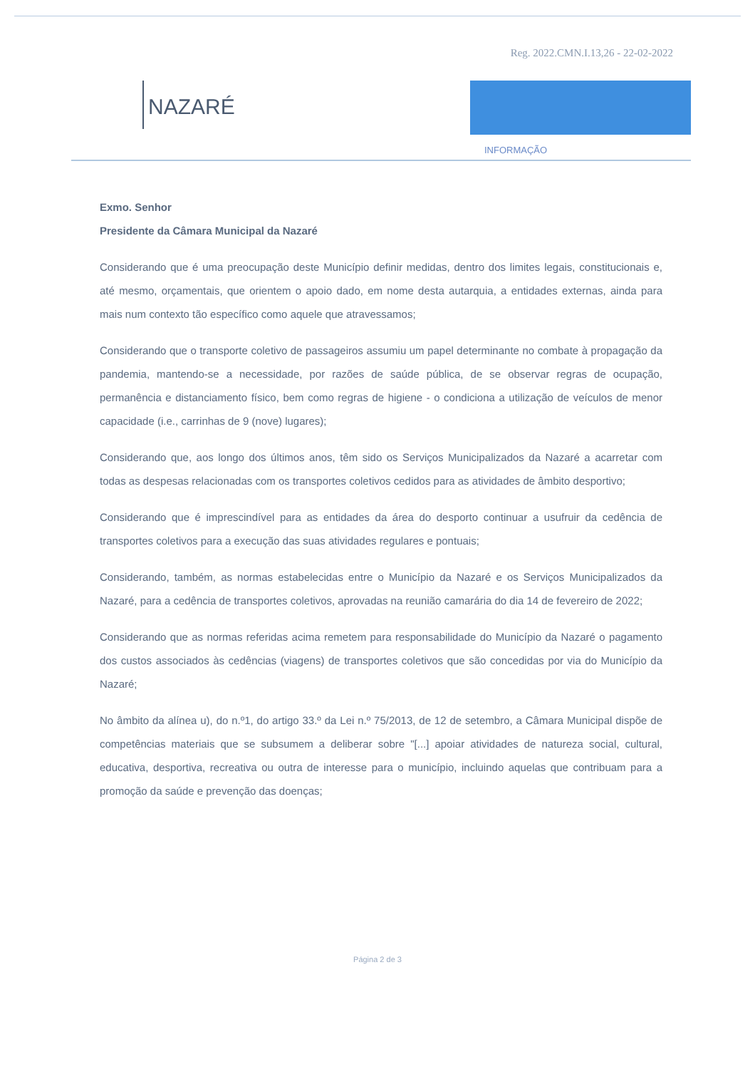Reg. 2022.CMN.I.13,26 - 22-02-2022
NAZARÉ
INFORMAÇÃO
Exmo. Senhor
Presidente da Câmara Municipal da Nazaré
Considerando que é uma preocupação deste Município definir medidas, dentro dos limites legais, constitucionais e, até mesmo, orçamentais, que orientem o apoio dado, em nome desta autarquia, a entidades externas, ainda para mais num contexto tão específico como aquele que atravessamos;
Considerando que o transporte coletivo de passageiros assumiu um papel determinante no combate à propagação da pandemia, mantendo-se a necessidade, por razões de saúde pública, de se observar regras de ocupação, permanência e distanciamento físico, bem como regras de higiene - o condiciona a utilização de veículos de menor capacidade (i.e., carrinhas de 9 (nove) lugares);
Considerando que, aos longo dos últimos anos, têm sido os Serviços Municipalizados da Nazaré a acarretar com todas as despesas relacionadas com os transportes coletivos cedidos para as atividades de âmbito desportivo;
Considerando que é imprescindível para as entidades da área do desporto continuar a usufruir da cedência de transportes coletivos para a execução das suas atividades regulares e pontuais;
Considerando, também, as normas estabelecidas entre o Município da Nazaré e os Serviços Municipalizados da Nazaré, para a cedência de transportes coletivos, aprovadas na reunião camarária do dia 14 de fevereiro de 2022;
Considerando que as normas referidas acima remetem para responsabilidade do Município da Nazaré o pagamento dos custos associados às cedências (viagens) de transportes coletivos que são concedidas por via do Município da Nazaré;
No âmbito da alínea u), do n.º1, do artigo 33.º da Lei n.º 75/2013, de 12 de setembro, a Câmara Municipal dispõe de competências materiais que se subsumem a deliberar sobre "[...] apoiar atividades de natureza social, cultural, educativa, desportiva, recreativa ou outra de interesse para o município, incluindo aquelas que contribuam para a promoção da saúde e prevenção das doenças;
Página 2 de 3